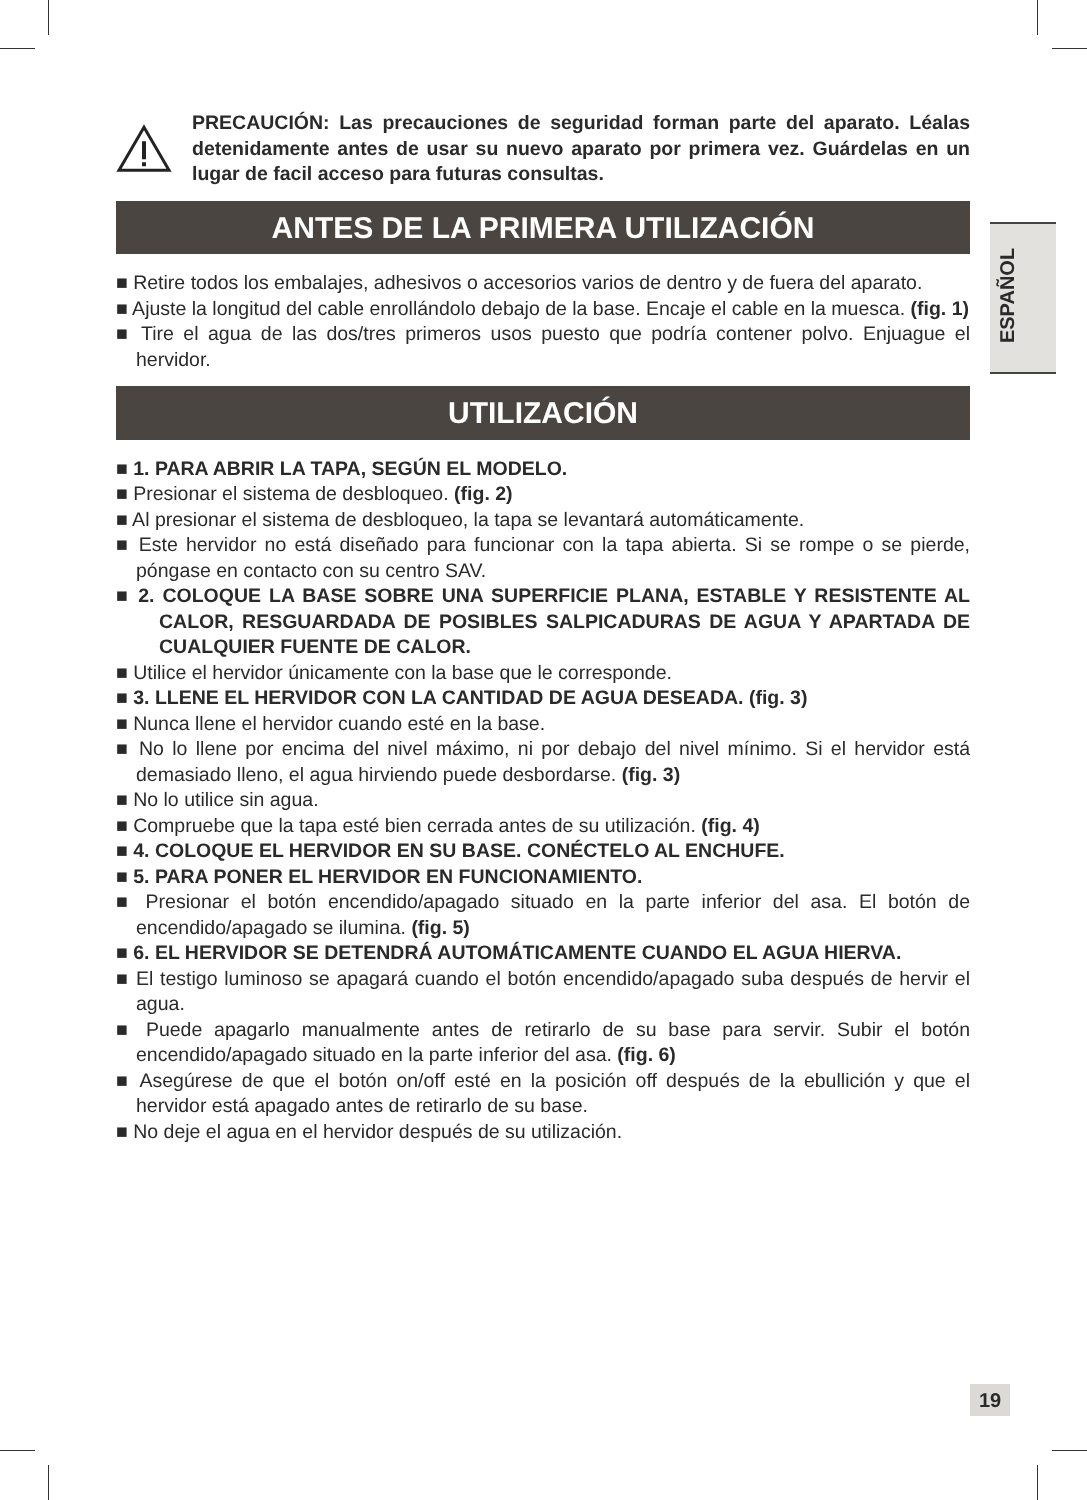ESPAÑOL
PRECAUCIÓN: Las precauciones de seguridad forman parte del aparato. Léalas detenidamente antes de usar su nuevo aparato por primera vez. Guárdelas en un lugar de facil acceso para futuras consultas.
ANTES DE LA PRIMERA UTILIZACIÓN
■ Retire todos los embalajes, adhesivos o accesorios varios de dentro y de fuera del aparato.
■ Ajuste la longitud del cable enrollándolo debajo de la base. Encaje el cable en la muesca. (fig. 1)
■ Tire el agua de las dos/tres primeros usos puesto que podría contener polvo. Enjuague el hervidor.
UTILIZACIÓN
■ 1. PARA ABRIR LA TAPA, SEGÚN EL MODELO.
■ Presionar el sistema de desbloqueo. (fig. 2)
■ Al presionar el sistema de desbloqueo, la tapa se levantará automáticamente.
■ Este hervidor no está diseñado para funcionar con la tapa abierta. Si se rompe o se pierde, póngase en contacto con su centro SAV.
■ 2. COLOQUE LA BASE SOBRE UNA SUPERFICIE PLANA, ESTABLE Y RESISTENTE AL CALOR, RESGUARDADA DE POSIBLES SALPICADURAS DE AGUA Y APARTADA DE CUALQUIER FUENTE DE CALOR.
■ Utilice el hervidor únicamente con la base que le corresponde.
■ 3. LLENE EL HERVIDOR CON LA CANTIDAD DE AGUA DESEADA. (fig. 3)
■ Nunca llene el hervidor cuando esté en la base.
■ No lo llene por encima del nivel máximo, ni por debajo del nivel mínimo. Si el hervidor está demasiado lleno, el agua hirviendo puede desbordarse. (fig. 3)
■ No lo utilice sin agua.
■ Compruebe que la tapa esté bien cerrada antes de su utilización. (fig. 4)
■ 4. COLOQUE EL HERVIDOR EN SU BASE. CONÉCTELO AL ENCHUFE.
■ 5. PARA PONER EL HERVIDOR EN FUNCIONAMIENTO.
■ Presionar el botón encendido/apagado situado en la parte inferior del asa. El botón de encendido/apagado se ilumina. (fig. 5)
■ 6. EL HERVIDOR SE DETENDRÁ AUTOMÁTICAMENTE CUANDO EL AGUA HIERVA.
■ El testigo luminoso se apagará cuando el botón encendido/apagado suba después de hervir el agua.
■ Puede apagarlo manualmente antes de retirarlo de su base para servir. Subir el botón encendido/apagado situado en la parte inferior del asa. (fig. 6)
■ Asegúrese de que el botón on/off esté en la posición off después de la ebullición y que el hervidor está apagado antes de retirarlo de su base.
■ No deje el agua en el hervidor después de su utilización.
19